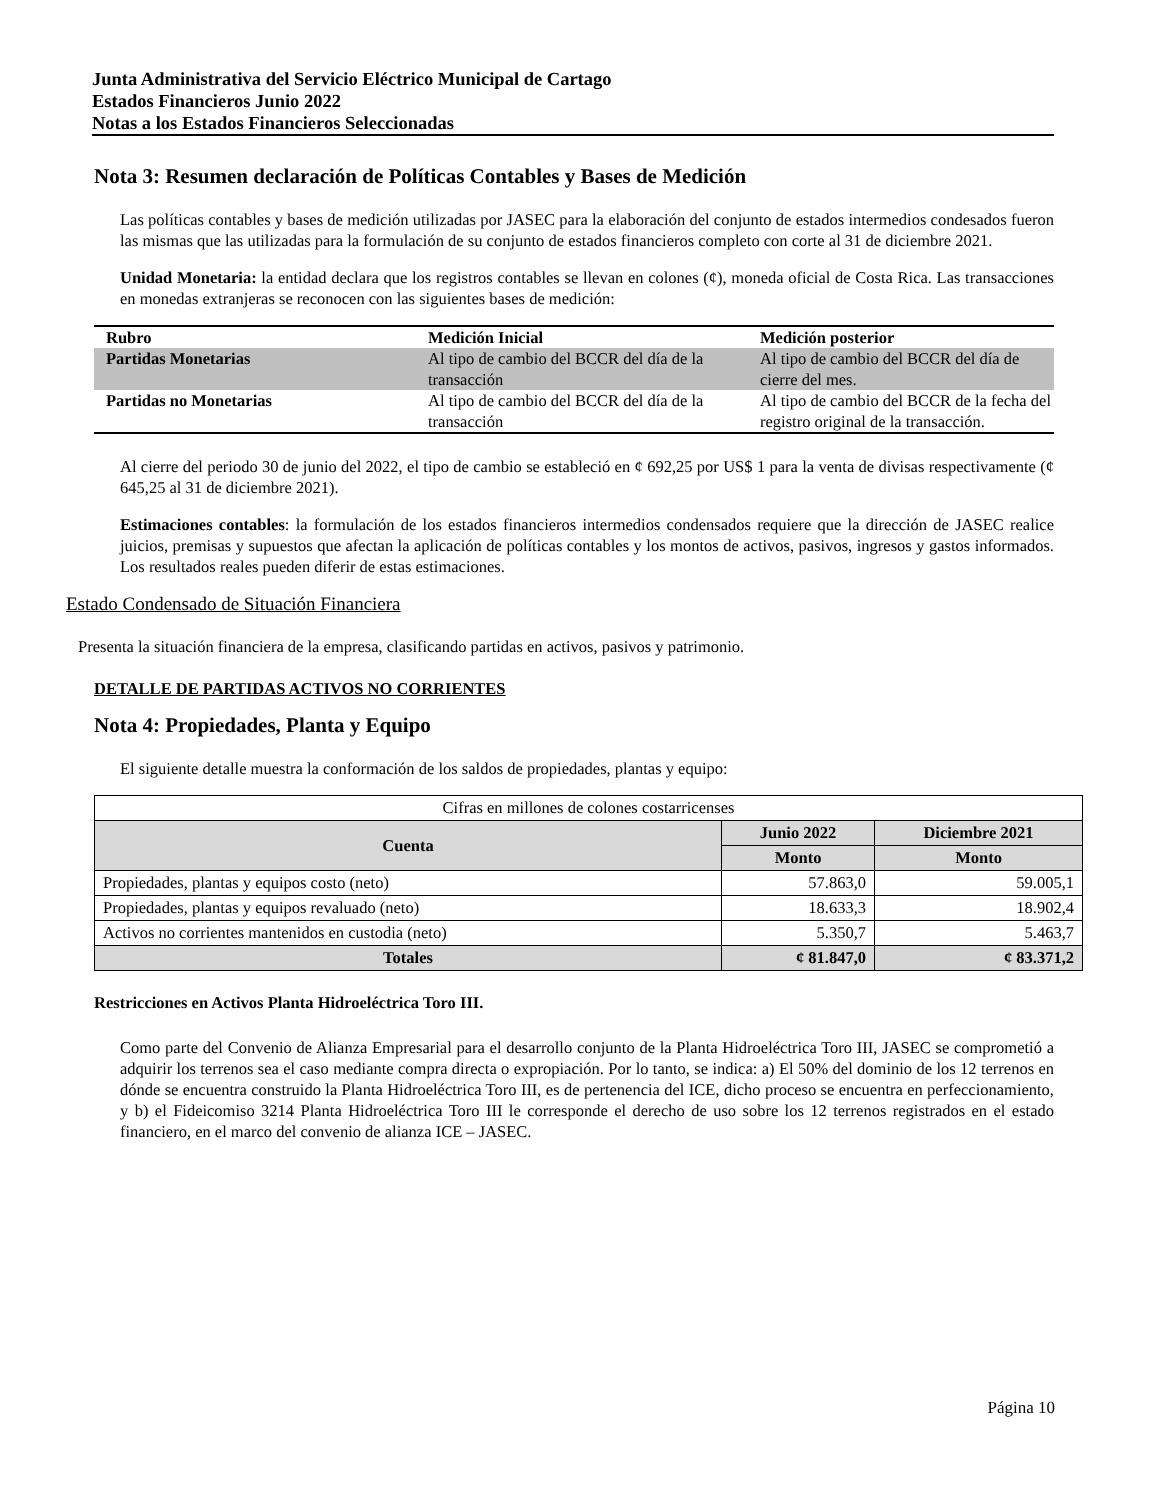Junta Administrativa del Servicio Eléctrico Municipal de Cartago
Estados Financieros Junio 2022
Notas a los Estados Financieros Seleccionadas
Nota 3: Resumen declaración de Políticas Contables y Bases de Medición
Las políticas contables y bases de medición utilizadas por JASEC para la elaboración del conjunto de estados intermedios condesados fueron las mismas que las utilizadas para la formulación de su conjunto de estados financieros completo con corte al 31 de diciembre 2021.
Unidad Monetaria: la entidad declara que los registros contables se llevan en colones (¢), moneda oficial de Costa Rica. Las transacciones en monedas extranjeras se reconocen con las siguientes bases de medición:
| Rubro | Medición Inicial | Medición posterior |
| --- | --- | --- |
| Partidas Monetarias | Al tipo de cambio del BCCR del día de la transacción | Al tipo de cambio del BCCR del día de cierre del mes. |
| Partidas no Monetarias | Al tipo de cambio del BCCR del día de la transacción | Al tipo de cambio del BCCR de la fecha del registro original de la transacción. |
Al cierre del periodo 30 de junio del 2022, el tipo de cambio se estableció en ¢ 692,25 por US$ 1 para la venta de divisas respectivamente (¢ 645,25 al 31 de diciembre 2021).
Estimaciones contables: la formulación de los estados financieros intermedios condensados requiere que la dirección de JASEC realice juicios, premisas y supuestos que afectan la aplicación de políticas contables y los montos de activos, pasivos, ingresos y gastos informados. Los resultados reales pueden diferir de estas estimaciones.
Estado Condensado de Situación Financiera
Presenta la situación financiera de la empresa, clasificando partidas en activos, pasivos y patrimonio.
DETALLE DE PARTIDAS ACTIVOS NO CORRIENTES
Nota 4: Propiedades, Planta y Equipo
El siguiente detalle muestra la conformación de los saldos de propiedades, plantas y equipo:
| Cifras en millones de colones costarricenses | | |
| Cuenta | Junio 2022 | Diciembre 2021 |
| | Monto | Monto |
| Propiedades, plantas y equipos costo (neto) | 57.863,0 | 59.005,1 |
| Propiedades, plantas y equipos revaluado (neto) | 18.633,3 | 18.902,4 |
| Activos no corrientes mantenidos en custodia (neto) | 5.350,7 | 5.463,7 |
| Totales | ¢ 81.847,0 | ¢ 83.371,2 |
Restricciones en Activos Planta Hidroeléctrica Toro III.
Como parte del Convenio de Alianza Empresarial para el desarrollo conjunto de la Planta Hidroeléctrica Toro III, JASEC se comprometió a adquirir los terrenos sea el caso mediante compra directa o expropiación. Por lo tanto, se indica: a) El 50% del dominio de los 12 terrenos en dónde se encuentra construido la Planta Hidroeléctrica Toro III, es de pertenencia del ICE, dicho proceso se encuentra en perfeccionamiento, y b) el Fideicomiso 3214 Planta Hidroeléctrica Toro III le corresponde el derecho de uso sobre los 12 terrenos registrados en el estado financiero, en el marco del convenio de alianza ICE – JASEC.
Página 10